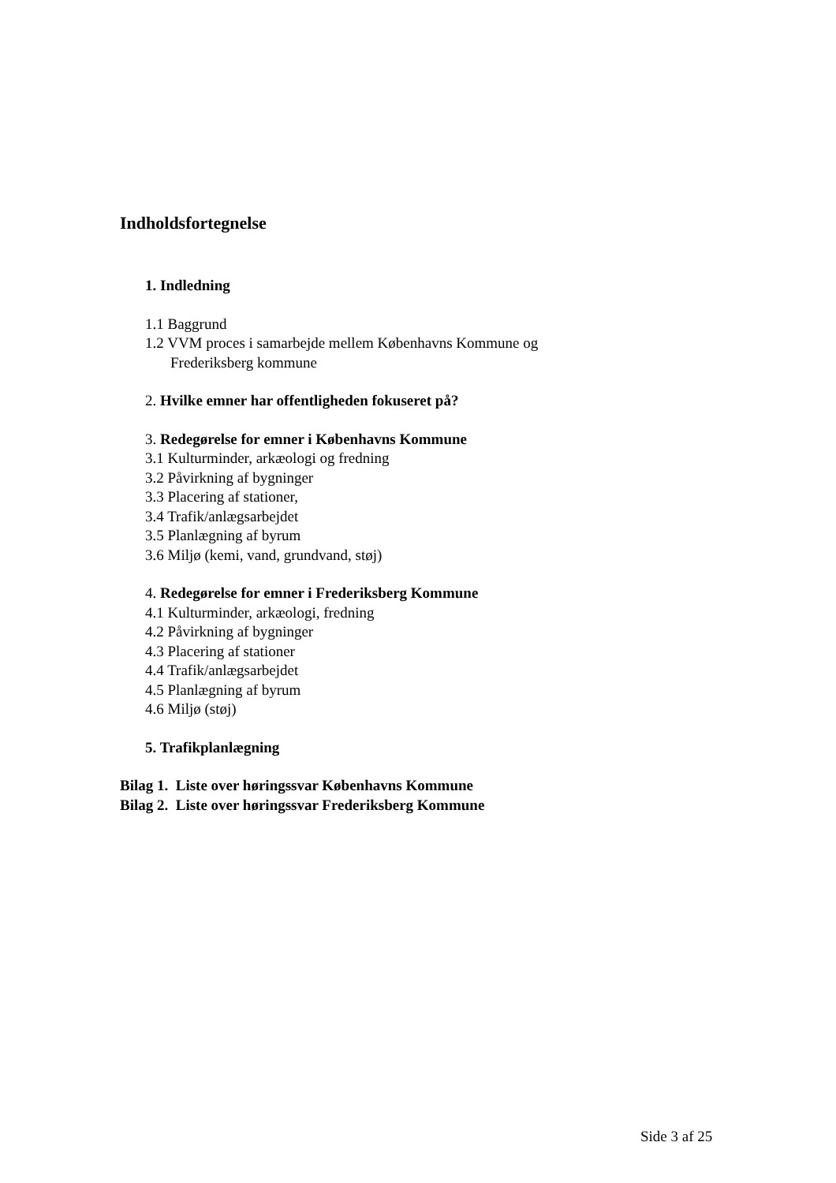Indholdsfortegnelse
1. Indledning
1.1 Baggrund
1.2 VVM proces i samarbejde mellem Københavns Kommune og
Frederiksberg kommune
2. Hvilke emner har offentligheden fokuseret på?
3. Redegørelse for emner i Københavns Kommune
3.1 Kulturminder, arkæologi og fredning
3.2 Påvirkning af bygninger
3.3 Placering af stationer,
3.4 Trafik/anlægsarbejdet
3.5 Planlægning af byrum
3.6 Miljø (kemi, vand, grundvand, støj)
4. Redegørelse for emner i Frederiksberg Kommune
4.1 Kulturminder, arkæologi, fredning
4.2 Påvirkning af bygninger
4.3 Placering af stationer
4.4 Trafik/anlægsarbejdet
4.5 Planlægning af byrum
4.6 Miljø (støj)
5. Trafikplanlægning
Bilag 1. Liste over høringssvar Københavns Kommune
Bilag 2. Liste over høringssvar Frederiksberg Kommune
Side 3 af 25